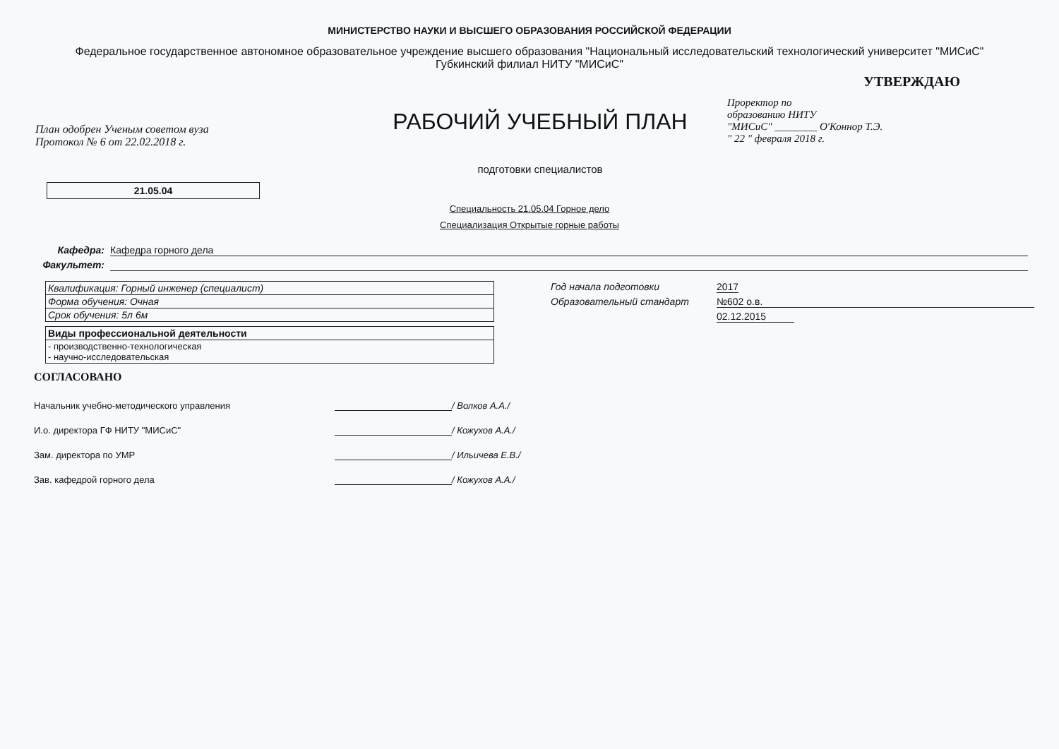МИНИСТЕРСТВО НАУКИ И ВЫСШЕГО ОБРАЗОВАНИЯ РОССИЙСКОЙ ФЕДЕРАЦИИ
Федеральное государственное автономное образовательное учреждение высшего образования "Национальный исследовательский технологический университет "МИСиС"
Губкинский филиал НИТУ "МИСиС"
План одобрен Ученым советом вуза
Протокол № 6 от 22.02.2018 г.
РАБОЧИЙ УЧЕБНЫЙ ПЛАН
подготовки специалистов
УТВЕРЖДАЮ
Проректор по
образованию НИТУ
"МИСиС" ________ О'Коннор Т.Э.
" 22 " февраля 2018 г.
21.05.04
Специальность 21.05.04 Горное дело
Специализация Открытые горные работы
Кафедра: Кафедра горного дела
Факультет:
| Квалификация: Горный инженер (специалист) |
| Форма обучения: Очная |
| Срок обучения: 5л 6м |
| Виды профессиональной деятельности |
| - производственно-технологическая - научно-исследовательская |
Год начала подготовки 2017
Образовательный стандарт №602 о.в.
02.12.2015
СОГЛАСОВАНО
Начальник учебно-методического управления / Волков А.А./
И.о. директора ГФ НИТУ "МИСиС" / Кожухов А.А./
Зам. директора по УМР / Ильичева Е.В./
Зав. кафедрой горного дела / Кожухов А.А./